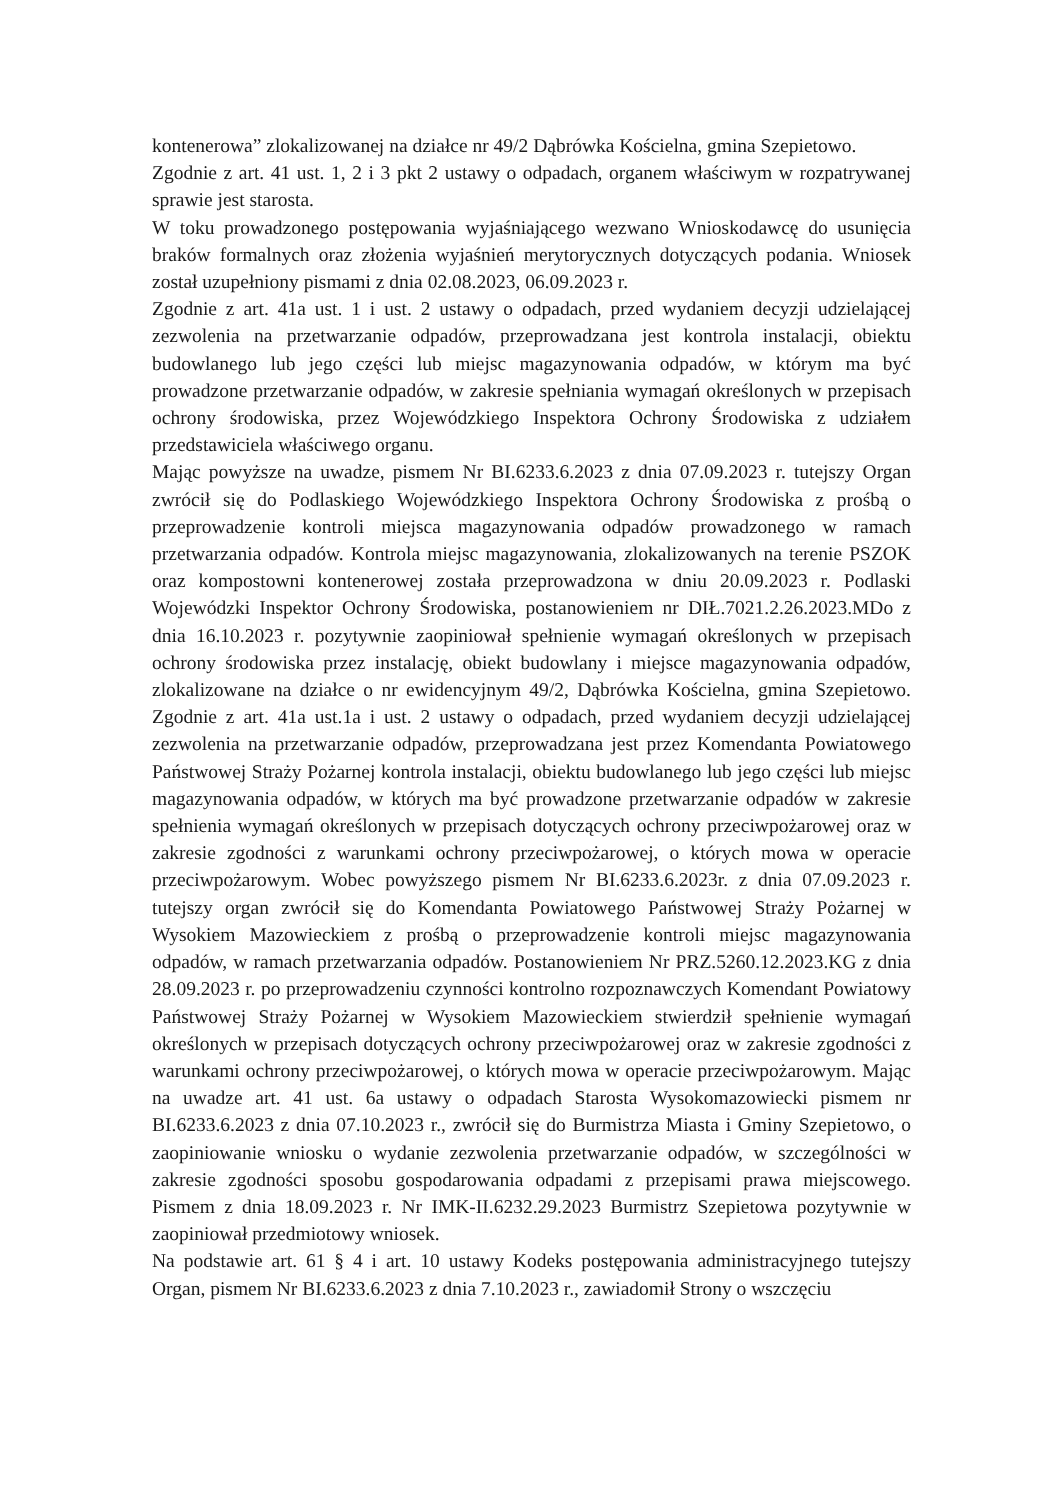kontenerowa” zlokalizowanej na działce nr 49/2 Dąbrówka Kościelna, gmina Szepietowo.
Zgodnie z art. 41 ust. 1, 2 i 3 pkt 2 ustawy o odpadach, organem właściwym w rozpatrywanej sprawie jest starosta.
W toku prowadzonego postępowania wyjaśniającego wezwano Wnioskodawcę do usunięcia braków formalnych oraz złożenia wyjaśnień merytorycznych dotyczących podania. Wniosek został uzupełniony pismami z dnia 02.08.2023, 06.09.2023 r.
Zgodnie z art. 41a ust. 1 i ust. 2 ustawy o odpadach, przed wydaniem decyzji udzielającej zezwolenia na przetwarzanie odpadów, przeprowadzana jest kontrola instalacji, obiektu budowlanego lub jego części lub miejsc magazynowania odpadów, w którym ma być prowadzone przetwarzanie odpadów, w zakresie spełniania wymagań określonych w przepisach ochrony środowiska, przez Wojewódzkiego Inspektora Ochrony Środowiska z udziałem przedstawiciela właściwego organu.
Mając powyższe na uwadze, pismem Nr BI.6233.6.2023 z dnia 07.09.2023 r. tutejszy Organ zwrócił się do Podlaskiego Wojewódzkiego Inspektora Ochrony Środowiska z prośbą o przeprowadzenie kontroli miejsca magazynowania odpadów prowadzonego w ramach przetwarzania odpadów. Kontrola miejsc magazynowania, zlokalizowanych na terenie PSZOK oraz kompostowni kontenerowej została przeprowadzona w dniu 20.09.2023 r. Podlaski Wojewódzki Inspektor Ochrony Środowiska, postanowieniem nr DIŁ.7021.2.26.2023.MDo z dnia 16.10.2023 r. pozytywnie zaopiniował spełnienie wymagań określonych w przepisach ochrony środowiska przez instalację, obiekt budowlany i miejsce magazynowania odpadów, zlokalizowane na działce o nr ewidencyjnym 49/2, Dąbrówka Kościelna, gmina Szepietowo. Zgodnie z art. 41a ust.1a i ust. 2 ustawy o odpadach, przed wydaniem decyzji udzielającej zezwolenia na przetwarzanie odpadów, przeprowadzana jest przez Komendanta Powiatowego Państwowej Straży Pożarnej kontrola instalacji, obiektu budowlanego lub jego części lub miejsc magazynowania odpadów, w których ma być prowadzone przetwarzanie odpadów w zakresie spełnienia wymagań określonych w przepisach dotyczących ochrony przeciwpożarowej oraz w zakresie zgodności z warunkami ochrony przeciwpożarowej, o których mowa w operacie przeciwpożarowym. Wobec powyższego pismem Nr BI.6233.6.2023r. z dnia 07.09.2023 r. tutejszy organ zwrócił się do Komendanta Powiatowego Państwowej Straży Pożarnej w Wysokiem Mazowieckiem z prośbą o przeprowadzenie kontroli miejsc magazynowania odpadów, w ramach przetwarzania odpadów. Postanowieniem Nr PRZ.5260.12.2023.KG z dnia 28.09.2023 r. po przeprowadzeniu czynności kontrolno rozpoznawczych Komendant Powiatowy Państwowej Straży Pożarnej w Wysokiem Mazowieckiem stwierdził spełnienie wymagań określonych w przepisach dotyczących ochrony przeciwpożarowej oraz w zakresie zgodności z warunkami ochrony przeciwpożarowej, o których mowa w operacie przeciwpożarowym. Mając na uwadze art. 41 ust. 6a ustawy o odpadach Starosta Wysokomazowiecki pismem nr BI.6233.6.2023 z dnia 07.10.2023 r., zwrócił się do Burmistrza Miasta i Gminy Szepietowo, o zaopiniowanie wniosku o wydanie zezwolenia przetwarzanie odpadów, w szczególności w zakresie zgodności sposobu gospodarowania odpadami z przepisami prawa miejscowego. Pismem z dnia 18.09.2023 r. Nr IMK-II.6232.29.2023 Burmistrz Szepietowa pozytywnie w zaopiniował przedmiotowy wniosek.
Na podstawie art. 61 § 4 i art. 10 ustawy Kodeks postępowania administracyjnego tutejszy Organ, pismem Nr BI.6233.6.2023 z dnia 7.10.2023 r., zawiadomił Strony o wszczęciu